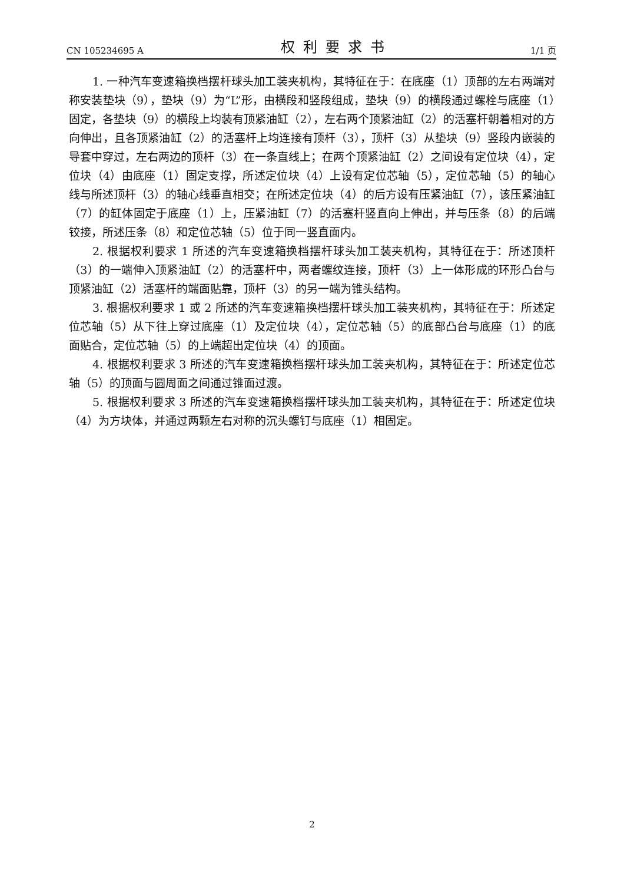CN 105234695 A 权利要求书 1/1 页
1. 一种汽车变速箱换档摆杆球头加工装夹机构，其特征在于：在底座（1）顶部的左右两端对称安装垫块（9），垫块（9）为“L”形，由横段和竖段组成，垫块（9）的横段通过螺栓与底座（1）固定，各垫块（9）的横段上均装有顶紧油缸（2），左右两个顶紧油缸（2）的活塞杆朝着相对的方向伸出，且各顶紧油缸（2）的活塞杆上均连接有顶杆（3），顶杆（3）从垫块（9）竖段内嵌装的导套中穿过，左右两边的顶杆（3）在一条直线上；在两个顶紧油缸（2）之间设有定位块（4），定位块（4）由底座（1）固定支撑，所述定位块（4）上设有定位芯轴（5），定位芯轴（5）的轴心线与所述顶杆（3）的轴心线垂直相交；在所述定位块（4）的后方设有压紧油缸（7），该压紧油缸（7）的缸体固定于底座（1）上，压紧油缸（7）的活塞杆竖直向上伸出，并与压条（8）的后端铰接，所述压条（8）和定位芯轴（5）位于同一竖直面内。
2. 根据权利要求 1 所述的汽车变速箱换档摆杆球头加工装夹机构，其特征在于：所述顶杆（3）的一端伸入顶紧油缸（2）的活塞杆中，两者螺纹连接，顶杆（3）上一体形成的环形凸台与顶紧油缸（2）活塞杆的端面贴靠，顶杆（3）的另一端为锥头结构。
3. 根据权利要求 1 或 2 所述的汽车变速箱换档摆杆球头加工装夹机构，其特征在于：所述定位芯轴（5）从下往上穿过底座（1）及定位块（4），定位芯轴（5）的底部凸台与底座（1）的底面贴合，定位芯轴（5）的上端超出定位块（4）的顶面。
4. 根据权利要求 3 所述的汽车变速箱换档摆杆球头加工装夹机构，其特征在于：所述定位芯轴（5）的顶面与圆周面之间通过锥面过渡。
5. 根据权利要求 3 所述的汽车变速箱换档摆杆球头加工装夹机构，其特征在于：所述定位块（4）为方块体，并通过两颗左右对称的沉头螺钉与底座（1）相固定。
2